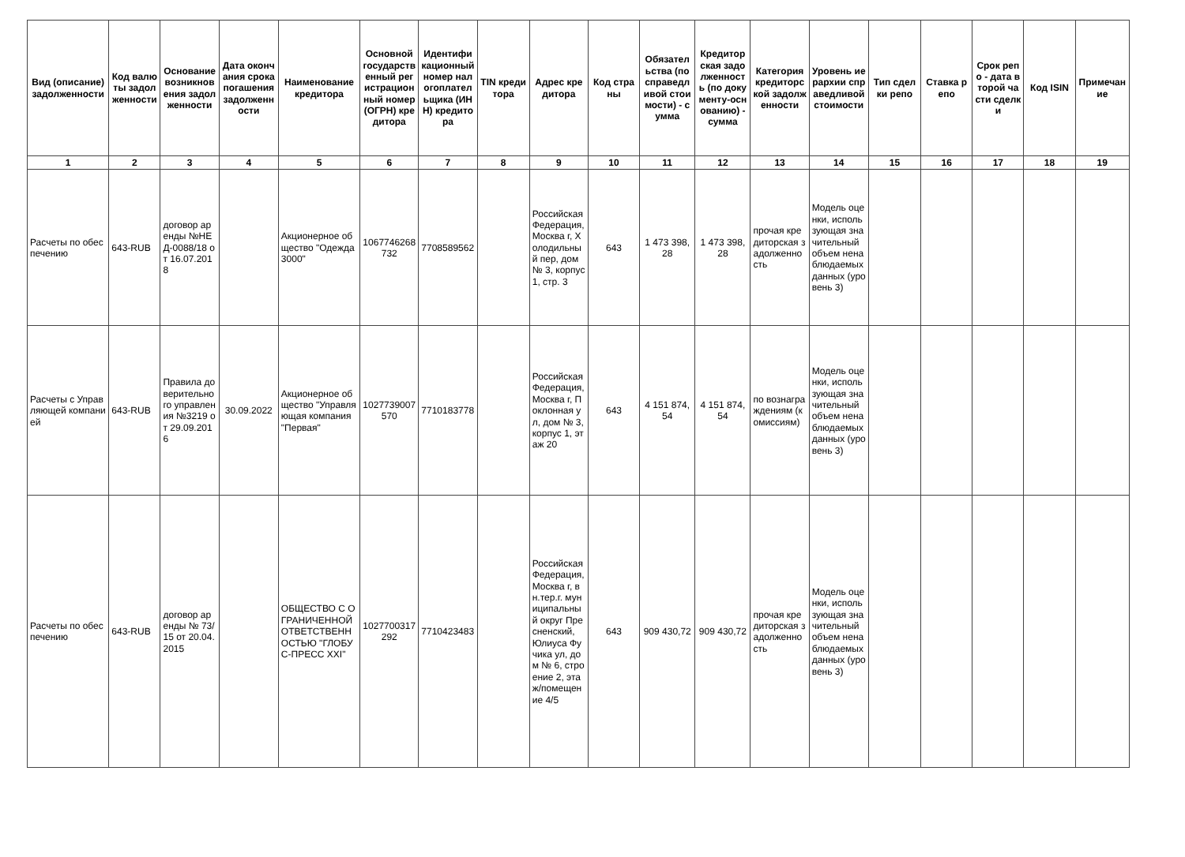| Вид (описание) задолженности | Код валюты задолженности | Основание возникновения задолженности | Дата окончания срока погашения задолженности | Наименование кредитора | Основной государственный регистрационный номер (ОГРН) кредитора | Идентификационный номер налогоплательщика (ИНН) кредитора | TIN кредитора | Адрес кредитора | Код страны | Обязательства (по справедливой стоимости) - сумма | Кредиторская задолженность (по документу-основанию) - сумма | Категория кредиторской задолженности | Уровень иерархии справедливой стоимости | Тип сделки репо | Ставка репо | Срок репо - дата второй части сделки | Код ISIN | Примечание |
| --- | --- | --- | --- | --- | --- | --- | --- | --- | --- | --- | --- | --- | --- | --- | --- | --- | --- | --- |
| 1 | 2 | 3 | 4 | 5 | 6 | 7 | 8 | 9 | 10 | 11 | 12 | 13 | 14 | 15 | 16 | 17 | 18 | 19 |
| Расчеты по обеспечению | 643-RUB | договор аренды №НЕД-0088/18 от 16.07.2018 | | Акционерное общество "Одежда 3000" | 1067746268732 | 7708589562 | | Российская Федерация, Москва г, Холодильный пер, дом № 3, корпус 1, стр. 3 | 643 | 1 473 398,28 | 1 473 398,28 | прочая кредиторская задолженность | Модель оценки, использующая значительный объем ненаблюдаемых данных (уровень 3) | | | | | |
| Расчеты с Управляющей компанией | 643-RUB | Правила доверительного управления №3219 от 29.09.2016 | 30.09.2022 | Акционерное общество "Управляющая компания "Первая" | 1027739007570 | 7710183778 | | Российская Федерация, Москва г, Поклонная ул, дом № 3, корпус 1, этаж 20 | 643 | 4 151 874,54 | 4 151 874,54 | по вознаграждениям (комиссиям) | Модель оценки, использующая значительный объем ненаблюдаемых данных (уровень 3) | | | | | |
| Расчеты по обеспечению | 643-RUB | договор аренды № 73/15 от 20.04.2015 | | ОБЩЕСТВО С ОГРАНИЧЕННОЙ ОТВЕТСТВЕННОСТЬЮ "ГЛОБУС-ПРЕСС XXI" | 1027700317292 | 7710423483 | | Российская Федерация, Москва г, вн.тер.г. муниципальный округ Пресненский, Юлиуса Фучика ул, дом № 6, строение 2, этаж/помещение 4/5 | 643 | 909 430,72 | 909 430,72 | прочая кредиторская задолженность | Модель оценки, использующая значительный объем ненаблюдаемых данных (уровень 3) | | | | | |